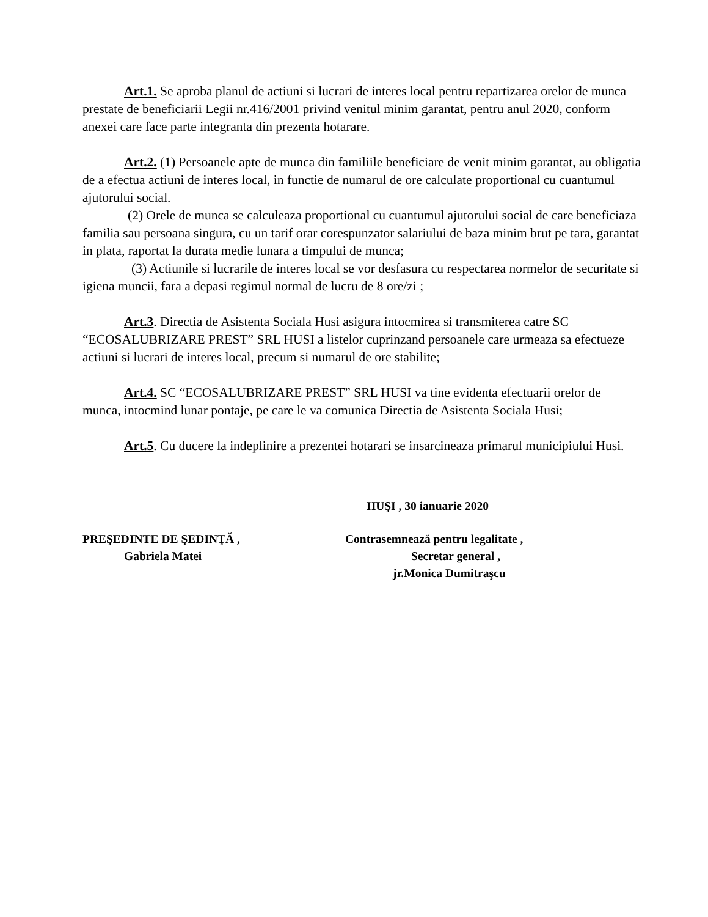Art.1. Se aproba planul de actiuni si lucrari de interes local pentru repartizarea orelor de munca prestate de beneficiarii Legii nr.416/2001 privind venitul minim garantat, pentru anul 2020, conform anexei care face parte integranta din prezenta hotarare.
Art.2. (1) Persoanele apte de munca din familiile beneficiare de venit minim garantat, au obligatia de a efectua actiuni de interes local, in functie de numarul de ore calculate proportional cu cuantumul ajutorului social.
(2) Orele de munca se calculeaza proportional cu cuantumul ajutorului social de care beneficiaza familia sau persoana singura, cu un tarif orar corespunzator salariului de baza minim brut pe tara, garantat in plata, raportat la durata medie lunara a timpului de munca;
(3) Actiunile si lucrarile de interes local se vor desfasura cu respectarea normelor de securitate si igiena muncii, fara a depasi regimul normal de lucru de 8 ore/zi ;
Art.3. Directia de Asistenta Sociala Husi asigura intocmirea si transmiterea catre SC “ECOSALUBRIZARE PREST” SRL HUSI a listelor cuprinzand persoanele care urmeaza sa efectueze actiuni si lucrari de interes local, precum si numarul de ore stabilite;
Art.4. SC “ECOSALUBRIZARE PREST” SRL HUSI va tine evidenta efectuarii orelor de munca, intocmind lunar pontaje, pe care le va comunica Directia de Asistenta Sociala Husi;
Art.5. Cu ducere la indeplinire a prezentei hotarari se insarcineaza primarul municipiului Husi.
HUŞI , 30 ianuarie 2020
PREŞEDINTE DE ŞEDINŢĂ ,
Gabriela Matei
Contrasemnează pentru legalitate ,
Secretar general ,
jr.Monica Dumitraşcu